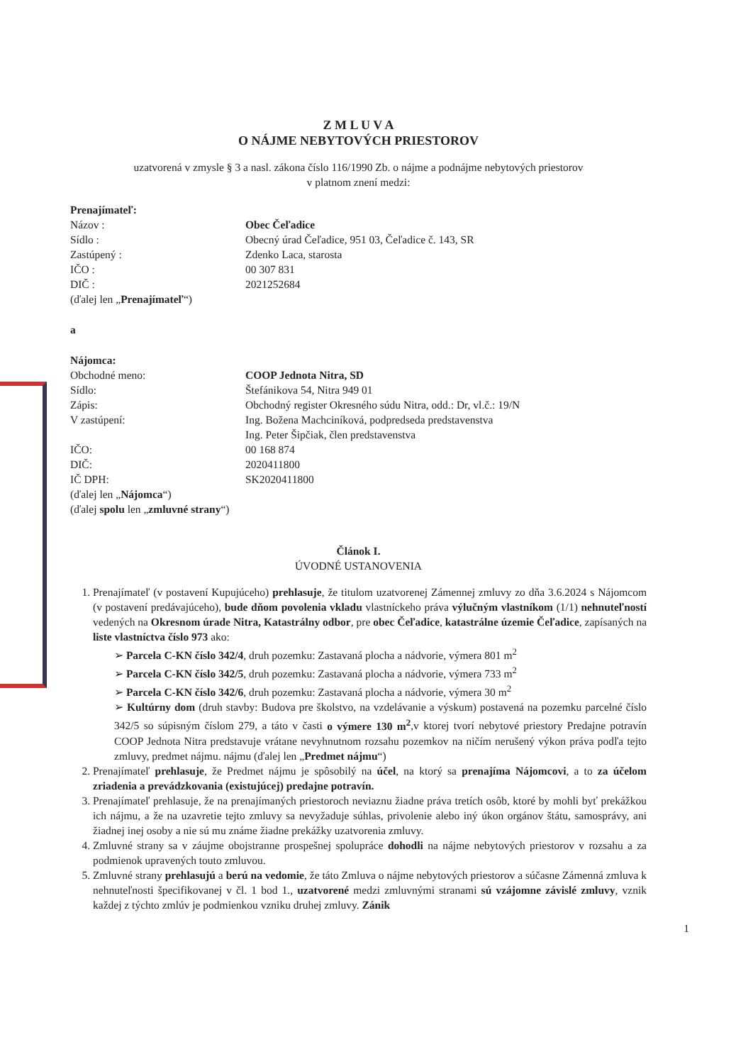Z M L U V A
O NÁJME NEBYTOVÝCH PRIESTOROV
uzatvorená v zmysle § 3 a nasl. zákona číslo 116/1990 Zb. o nájme a podnájme nebytových priestorov
v platnom znení medzi:
Prenajímateľ:
Názov : Obec Čeľadice
Sídlo : Obecný úrad Čeľadice, 951 03, Čeľadice č. 143, SR
Zastúpený : Zdenko Laca, starosta
IČO : 00 307 831
DIČ : 2021252684
(ďalej len „Prenajímateľ“)
a
Nájomca:
Obchodné meno: COOP Jednota Nitra, SD
Sídlo: Štefánikova 54, Nitra 949 01
Zápis: Obchodný register Okresného súdu Nitra, odd.: Dr, vl.č.: 19/N
V zastúpení: Ing. Božena Machciníková, podpredseda predstavenstva
Ing. Peter Šipčiak, člen predstavenstva
IČO: 00 168 874
DIČ: 2020411800
IČ DPH: SK2020411800
(ďalej len „Nájomca“)
(ďalej spolu len „zmluvné strany“)
Článok I.
ÚVODNÉ USTANOVENIA
Prenajímateľ (v postavení Kupujúceho) prehlasuje, že titulom uzatvorenej Zámennej zmluvy zo dňa 3.6.2024 s Nájomcom (v postavení predávajúceho), bude dňom povolenia vkladu vlastníckeho práva výlučným vlastníkom (1/1) nehnuteľností vedených na Okresnom úrade Nitra, Katastrálny odbor, pre obec Čeľadice, katastrálne územie Čeľadice, zapísaných na liste vlastníctva číslo 973 ako:
➢ Parcela C-KN číslo 342/4, druh pozemku: Zastavaná plocha a nádvorie, výmera 801 m<sup>2</sup>
➢ Parcela C-KN číslo 342/5, druh pozemku: Zastavaná plocha a nádvorie, výmera 733 m<sup>2</sup>
➢ Parcela C-KN číslo 342/6, druh pozemku: Zastavaná plocha a nádvorie, výmera 30 m<sup>2</sup>
➢ Kultúrny dom (druh stavby: Budova pre školstvo, na vzdelávanie a výskum) postavená na pozemku parcelné číslo 342/5 so súpisným číslom 279, a táto v časti o výmere 130 m<sup>2</sup>,v ktorej tvorí nebytové priestory Predajne potravín COOP Jednota Nitra predstavuje vrátane nevyhnutnom rozsahu pozemkov na ničím nerušený výkon práva podľa tejto zmluvy, predmet nájmu. nájmu (ďalej len „Predmet nájmu“)
Prenajímateľ prehlasuje, že Predmet nájmu je spôsobilý na účel, na ktorý sa prenajíma Nájomcovi, a to za účelom zriadenia a prevádzkovania (existujúcej) predajne potravín.
Prenajímateľ prehlasuje, že na prenajímaných priestoroch neviaznu žiadne práva tretích osôb, ktoré by mohli byť prekážkou ich nájmu, a že na uzavretie tejto zmluvy sa nevyžaduje súhlas, privolenie alebo iný úkon orgánov štátu, samosprávy, ani žiadnej inej osoby a nie sú mu známe žiadne prekážky uzatvorenia zmluvy.
Zmluvné strany sa v záujme obojstranne prospešnej spolupráce dohodli na nájme nebytových priestorov v rozsahu a za podmienok upravených touto zmluvou.
Zmluvné strany prehlasujú a berú na vedomie, že táto Zmluva o nájme nebytových priestorov a súčasne Zámenná zmluva k nehnuteľnosti špecifikovanej v čl. 1 bod 1., uzatvorené medzi zmluvnými stranami sú vzájomne závislé zmluvy, vznik každej z týchto zmlúv je podmienkou vzniku druhej zmluvy. Zánik
1